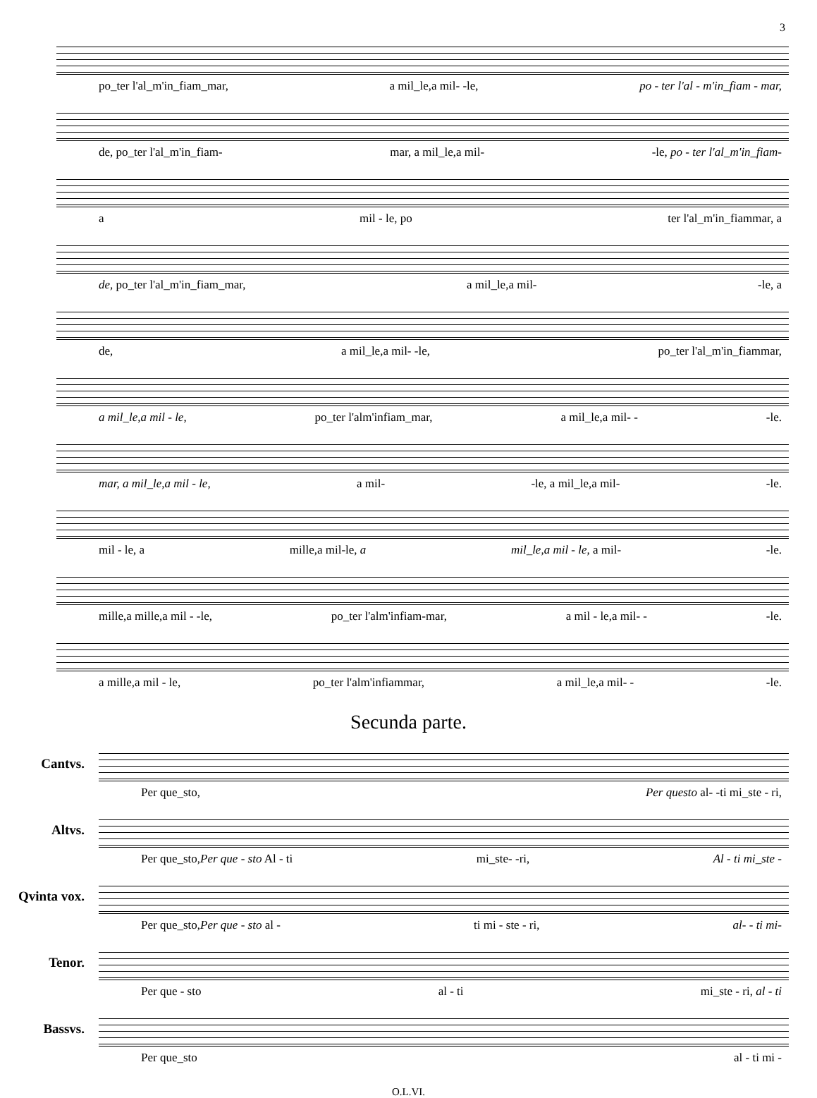3
po_ter l'al_m'in_fiam_mar, a mil_le,a mil- -le, po - ter l'al - m'in_fiam - mar,
de, po_ter l'al_m'in_fiam- mar, a mil_le,a mil- -le, po - ter l'al_m'in_fiam-
a mil - le, po ter l'al_m'in_fiammar, a
de, po_ter l'al_m'in_fiam_mar, a mil_le,a mil- -le, a
de, a mil_le,a mil- -le, po_ter l'al_m'in_fiammar,
a mil_le,a mil - le, po_ter l'alm'infiam_mar, a mil_le,a mil- - -le.
mar, a mil_le,a mil - le, a mil- -le, a mil_le,a mil- -le.
mil - le, a mille,a mil-le, a mil_le,a mil - le, a mil- -le.
mille,a mille,a mil - -le, po_ter l'alm'infiam-mar, a mil - le,a mil- - -le.
a mille,a mil - le, po_ter l'alm'infiammar, a mil_le,a mil- - -le.
Secunda parte.
Cantvs.
Per que_sto, Per questo al- -ti mi_ste - ri,
Altvs.
Per que_sto,Per que - sto Al - ti mi_ste- -ri, Al - ti mi_ste -
Qvinta vox.
Per que_sto,Per que - sto al - ti mi - ste - ri, al- - ti mi-
Tenor.
Per que - sto al - ti mi_ste - ri, al - ti
Bassvs.
Per que_sto al - ti mi -
O.L.VI.